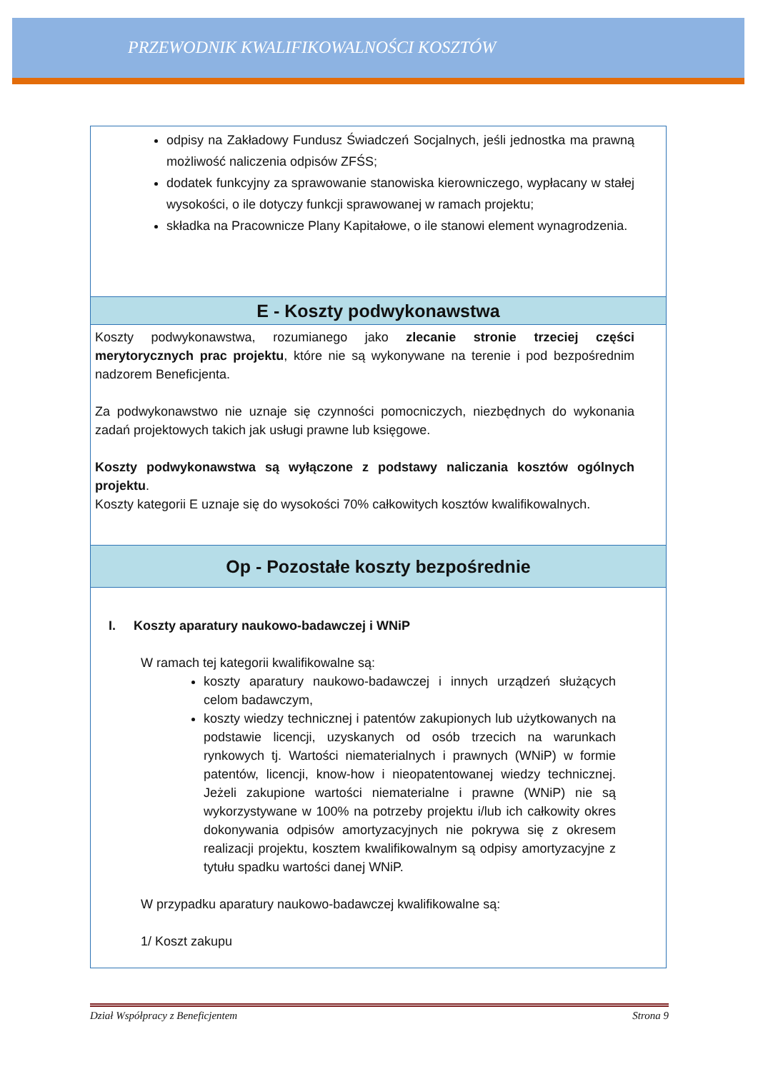PRZEWODNIK KWALIFIKOWALNOŚCI KOSZTÓW
| odpisy na Zakładowy Fundusz Świadczeń Socjalnych, jeśli jednostka ma prawną możliwość naliczenia odpisów ZFŚS; dodatek funkcyjny za sprawowanie stanowiska kierowniczego, wypłacany w stałej wysokości, o ile dotyczy funkcji sprawowanej w ramach projektu; składka na Pracownicze Plany Kapitałowe, o ile stanowi element wynagrodzenia. |
| E - Koszty podwykonawstwa |
| Koszty podwykonawstwa, rozumianego jako zlecanie stronie trzeciej części merytorycznych prac projektu , które nie są wykonywane na terenie i pod bezpośrednim nadzorem Beneficjenta. Za podwykonawstwo nie uznaje się czynności pomocniczych, niezbędnych do wykonania zadań projektowych takich jak usługi prawne lub księgowe. Koszty podwykonawstwa są wyłączone z podstawy naliczania kosztów ogólnych projektu . Koszty kategorii E uznaje się do wysokości 70% całkowitych kosztów kwalifikowalnych. |
| Op - Pozostałe koszty bezpośrednie |
| I. Koszty aparatury naukowo-badawczej i WNiP W ramach tej kategorii kwalifikowalne są: koszty aparatury naukowo-badawczej i innych urządzeń służących celom badawczym, koszty wiedzy technicznej i patentów zakupionych lub użytkowanych na podstawie licencji, uzyskanych od osób trzecich na warunkach rynkowych tj. Wartości niematerialnych i prawnych (WNiP) w formie patentów, licencji, know-how i nieopatentowanej wiedzy technicznej. Jeżeli zakupione wartości niematerialne i prawne (WNiP) nie są wykorzystywane w 100% na potrzeby projektu i/lub ich całkowity okres dokonywania odpisów amortyzacyjnych nie pokrywa się z okresem realizacji projektu, kosztem kwalifikowalnym są odpisy amortyzacyjne z tytułu spadku wartości danej WNiP. W przypadku aparatury naukowo-badawczej kwalifikowalne są: 1/ Koszt zakupu |
Dział Współpracy z Beneficjentem Strona 9